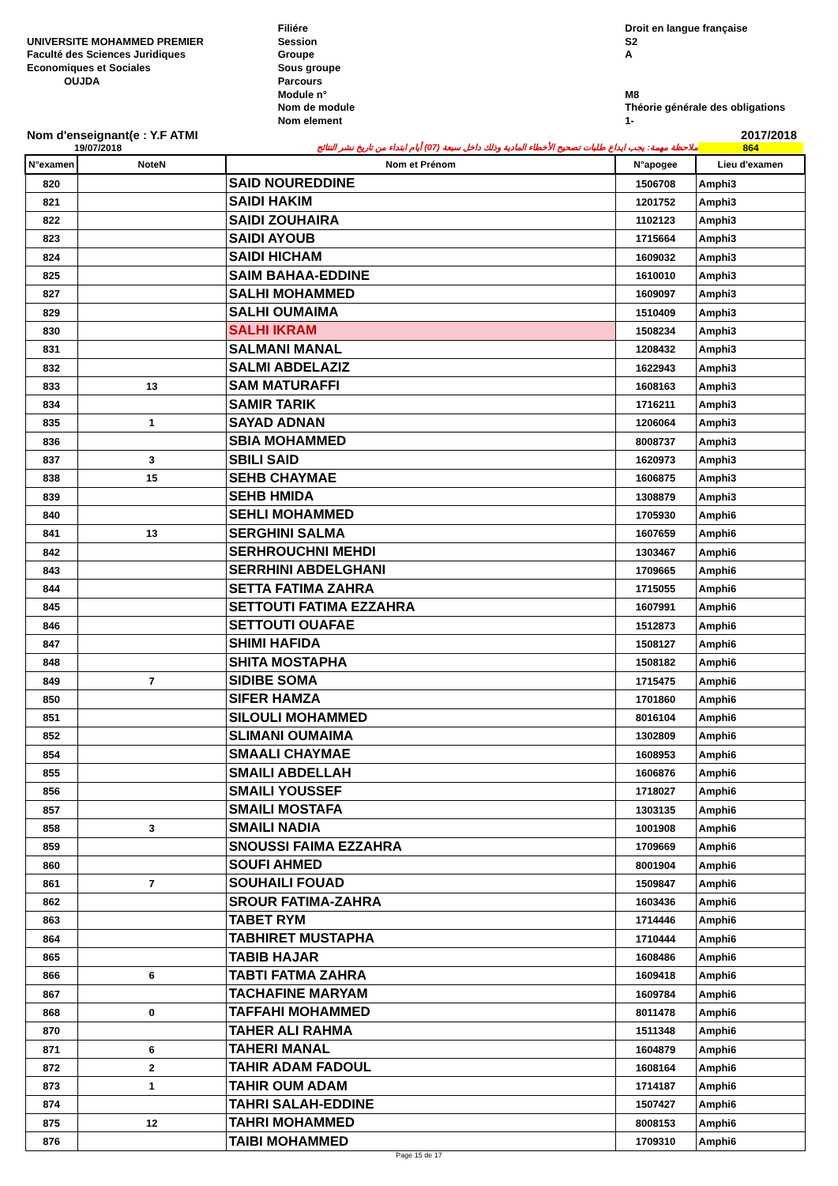UNIVERSITE MOHAMMED PREMIER
Faculté des Sciences Juridiques
Economiques et Sociales
OUJDA
Filiére
Session
Groupe
Sous groupe
Parcours
Module n°
Nom de module
Nom element
Droit en langue française
S2
A
M8
Théorie générale des obligations
1-
Nom d'enseignant(e : Y.F ATMI 2017/2018
19/07/2018 ملاحظة مهمة: يجب ايداع طلبات تصحيح الأخطاء المادية وذلك داخل سبعة (07) أيام ابتداء من تاريخ نشر النتائج 864
| N°examen | NoteN | Nom et Prénom | N°apogee | Lieu d'examen |
| --- | --- | --- | --- | --- |
| 820 | | SAID NOUREDDINE | 1506708 | Amphi3 |
| 821 | | SAIDI HAKIM | 1201752 | Amphi3 |
| 822 | | SAIDI ZOUHAIRA | 1102123 | Amphi3 |
| 823 | | SAIDI AYOUB | 1715664 | Amphi3 |
| 824 | | SAIDI HICHAM | 1609032 | Amphi3 |
| 825 | | SAIM BAHAA-EDDINE | 1610010 | Amphi3 |
| 827 | | SALHI MOHAMMED | 1609097 | Amphi3 |
| 829 | | SALHI OUMAIMA | 1510409 | Amphi3 |
| 830 | | SALHI IKRAM | 1508234 | Amphi3 |
| 831 | | SALMANI MANAL | 1208432 | Amphi3 |
| 832 | | SALMI ABDELAZIZ | 1622943 | Amphi3 |
| 833 | 13 | SAM MATURAFFI | 1608163 | Amphi3 |
| 834 | | SAMIR TARIK | 1716211 | Amphi3 |
| 835 | 1 | SAYAD ADNAN | 1206064 | Amphi3 |
| 836 | | SBIA MOHAMMED | 8008737 | Amphi3 |
| 837 | 3 | SBILI SAID | 1620973 | Amphi3 |
| 838 | 15 | SEHB CHAYMAE | 1606875 | Amphi3 |
| 839 | | SEHB HMIDA | 1308879 | Amphi3 |
| 840 | | SEHLI MOHAMMED | 1705930 | Amphi6 |
| 841 | 13 | SERGHINI SALMA | 1607659 | Amphi6 |
| 842 | | SERHROUCHNI MEHDI | 1303467 | Amphi6 |
| 843 | | SERRHINI ABDELGHANI | 1709665 | Amphi6 |
| 844 | | SETTA FATIMA ZAHRA | 1715055 | Amphi6 |
| 845 | | SETTOUTI FATIMA EZZAHRA | 1607991 | Amphi6 |
| 846 | | SETTOUTI OUAFAE | 1512873 | Amphi6 |
| 847 | | SHIMI HAFIDA | 1508127 | Amphi6 |
| 848 | | SHITA MOSTAPHA | 1508182 | Amphi6 |
| 849 | 7 | SIDIBE SOMA | 1715475 | Amphi6 |
| 850 | | SIFER HAMZA | 1701860 | Amphi6 |
| 851 | | SILOULI MOHAMMED | 8016104 | Amphi6 |
| 852 | | SLIMANI OUMAIMA | 1302809 | Amphi6 |
| 854 | | SMAALI CHAYMAE | 1608953 | Amphi6 |
| 855 | | SMAILI ABDELLAH | 1606876 | Amphi6 |
| 856 | | SMAILI YOUSSEF | 1718027 | Amphi6 |
| 857 | | SMAILI MOSTAFA | 1303135 | Amphi6 |
| 858 | 3 | SMAILI NADIA | 1001908 | Amphi6 |
| 859 | | SNOUSSI FAIMA EZZAHRA | 1709669 | Amphi6 |
| 860 | | SOUFI AHMED | 8001904 | Amphi6 |
| 861 | 7 | SOUHAILI FOUAD | 1509847 | Amphi6 |
| 862 | | SROUR FATIMA-ZAHRA | 1603436 | Amphi6 |
| 863 | | TABET RYM | 1714446 | Amphi6 |
| 864 | | TABHIRET MUSTAPHA | 1710444 | Amphi6 |
| 865 | | TABIB HAJAR | 1608486 | Amphi6 |
| 866 | 6 | TABTI FATMA ZAHRA | 1609418 | Amphi6 |
| 867 | | TACHAFINE MARYAM | 1609784 | Amphi6 |
| 868 | 0 | TAFFAHI MOHAMMED | 8011478 | Amphi6 |
| 870 | | TAHER ALI RAHMA | 1511348 | Amphi6 |
| 871 | 6 | TAHERI MANAL | 1604879 | Amphi6 |
| 872 | 2 | TAHIR ADAM FADOUL | 1608164 | Amphi6 |
| 873 | 1 | TAHIR OUM ADAM | 1714187 | Amphi6 |
| 874 | | TAHRI SALAH-EDDINE | 1507427 | Amphi6 |
| 875 | 12 | TAHRI MOHAMMED | 8008153 | Amphi6 |
| 876 | | TAIBI MOHAMMED | 1709310 | Amphi6 |
Page 15 de 17